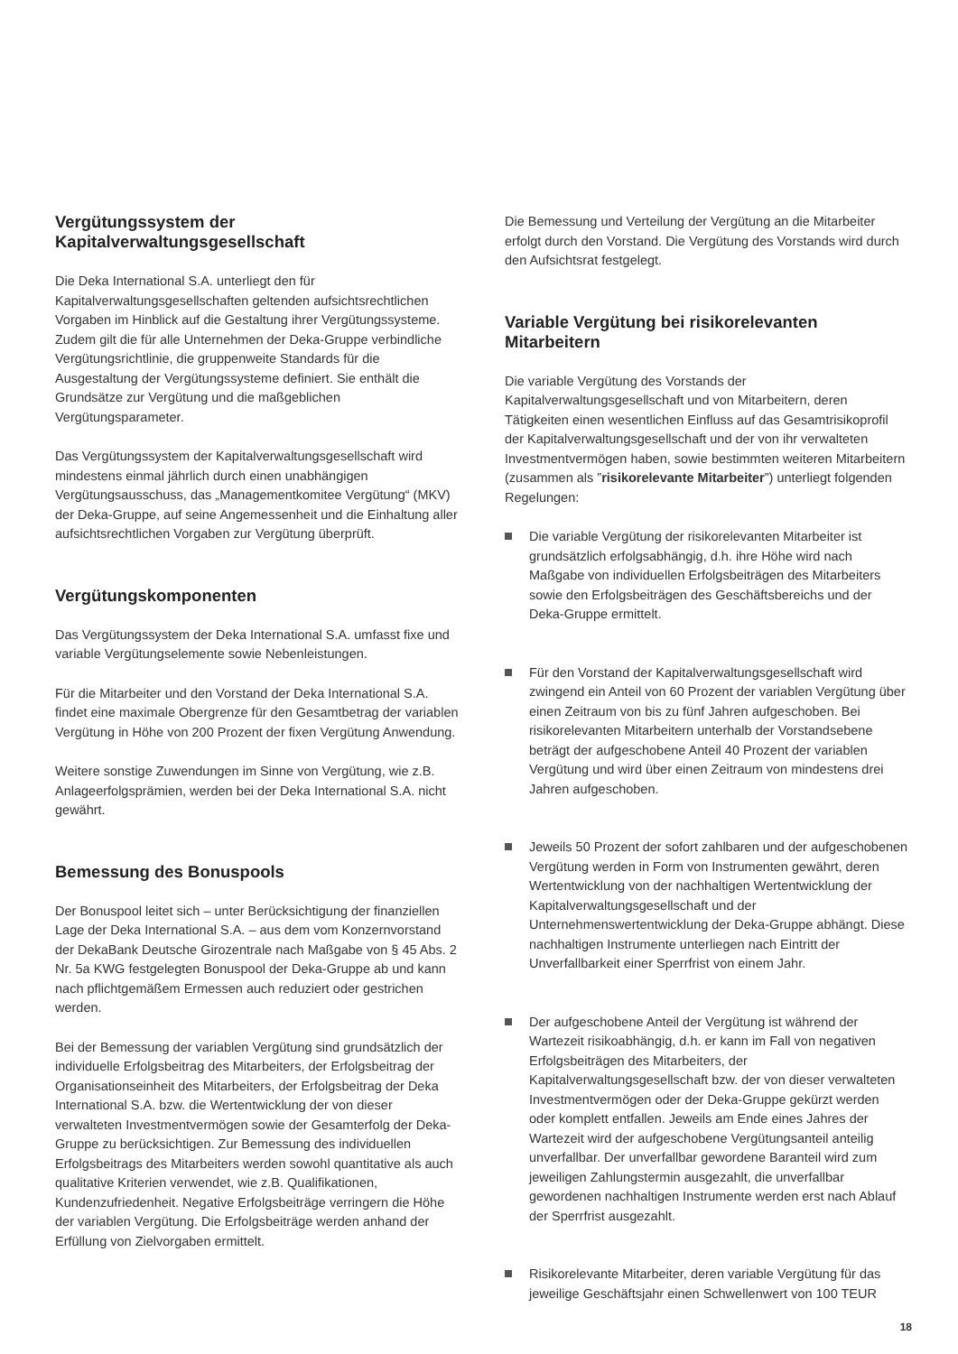Vergütungssystem der Kapitalverwaltungsgesellschaft
Die Deka International S.A. unterliegt den für Kapitalverwaltungsgesellschaften geltenden aufsichtsrechtlichen Vorgaben im Hinblick auf die Gestaltung ihrer Vergütungssysteme. Zudem gilt die für alle Unternehmen der Deka-Gruppe verbindliche Vergütungsrichtlinie, die gruppenweite Standards für die Ausgestaltung der Vergütungssysteme definiert. Sie enthält die Grundsätze zur Vergütung und die maßgeblichen Vergütungsparameter.
Das Vergütungssystem der Kapitalverwaltungsgesellschaft wird mindestens einmal jährlich durch einen unabhängigen Vergütungsausschuss, das „Managementkomitee Vergütung“ (MKV) der Deka-Gruppe, auf seine Angemessenheit und die Einhaltung aller aufsichtsrechtlichen Vorgaben zur Vergütung überprüft.
Vergütungskomponenten
Das Vergütungssystem der Deka International S.A. umfasst fixe und variable Vergütungselemente sowie Nebenleistungen.
Für die Mitarbeiter und den Vorstand der Deka International S.A. findet eine maximale Obergrenze für den Gesamtbetrag der variablen Vergütung in Höhe von 200 Prozent der fixen Vergütung Anwendung.
Weitere sonstige Zuwendungen im Sinne von Vergütung, wie z.B. Anlageerfolgsprämien, werden bei der Deka International S.A. nicht gewährt.
Bemessung des Bonuspools
Der Bonuspool leitet sich – unter Berücksichtigung der finanziellen Lage der Deka International S.A. – aus dem vom Konzernvorstand der DekaBank Deutsche Girozentrale nach Maßgabe von § 45 Abs. 2 Nr. 5a KWG festgelegten Bonuspool der Deka-Gruppe ab und kann nach pflichtgemäßem Ermessen auch reduziert oder gestrichen werden.
Bei der Bemessung der variablen Vergütung sind grundsätzlich der individuelle Erfolgsbeitrag des Mitarbeiters, der Erfolgsbeitrag der Organisationseinheit des Mitarbeiters, der Erfolgsbeitrag der Deka International S.A. bzw. die Wertentwicklung der von dieser verwalteten Investmentvermögen sowie der Gesamterfolg der Deka-Gruppe zu berücksichtigen. Zur Bemessung des individuellen Erfolgsbeitrags des Mitarbeiters werden sowohl quantitative als auch qualitative Kriterien verwendet, wie z.B. Qualifikationen, Kundenzufriedenheit. Negative Erfolgsbeiträge verringern die Höhe der variablen Vergütung. Die Erfolgsbeiträge werden anhand der Erfüllung von Zielvorgaben ermittelt.
Die Bemessung und Verteilung der Vergütung an die Mitarbeiter erfolgt durch den Vorstand. Die Vergütung des Vorstands wird durch den Aufsichtsrat festgelegt.
Variable Vergütung bei risikorelevanten Mitarbeitern
Die variable Vergütung des Vorstands der Kapitalverwaltungsgesellschaft und von Mitarbeitern, deren Tätigkeiten einen wesentlichen Einfluss auf das Gesamtrisikoprofil der Kapitalverwaltungsgesellschaft und der von ihr verwalteten Investmentvermögen haben, sowie bestimmten weiteren Mitarbeitern (zusammen als ”risikorelevante Mitarbeiter”) unterliegt folgenden Regelungen:
Die variable Vergütung der risikorelevanten Mitarbeiter ist grundsätzlich erfolgsabhängig, d.h. ihre Höhe wird nach Maßgabe von individuellen Erfolgsbeiträgen des Mitarbeiters sowie den Erfolgsbeiträgen des Geschäftsbereichs und der Deka-Gruppe ermittelt.
Für den Vorstand der Kapitalverwaltungsgesellschaft wird zwingend ein Anteil von 60 Prozent der variablen Vergütung über einen Zeitraum von bis zu fünf Jahren aufgeschoben. Bei risikorelevanten Mitarbeitern unterhalb der Vorstandsebene beträgt der aufgeschobene Anteil 40 Prozent der variablen Vergütung und wird über einen Zeitraum von mindestens drei Jahren aufgeschoben.
Jeweils 50 Prozent der sofort zahlbaren und der aufgeschobenen Vergütung werden in Form von Instrumenten gewährt, deren Wertentwicklung von der nachhaltigen Wertentwicklung der Kapitalverwaltungsgesellschaft und der Unternehmenswertentwicklung der Deka-Gruppe abhängt. Diese nachhaltigen Instrumente unterliegen nach Eintritt der Unverfallbarkeit einer Sperrfrist von einem Jahr.
Der aufgeschobene Anteil der Vergütung ist während der Wartezeit risikoabhängig, d.h. er kann im Fall von negativen Erfolgsbeiträgen des Mitarbeiters, der Kapitalverwaltungsgesellschaft bzw. der von dieser verwalteten Investmentvermögen oder der Deka-Gruppe gekürzt werden oder komplett entfallen. Jeweils am Ende eines Jahres der Wartezeit wird der aufgeschobene Vergütungsanteil anteilig unverfallbar. Der unverfallbar gewordene Baranteil wird zum jeweiligen Zahlungstermin ausgezahlt, die unverfallbar gewordenen nachhaltigen Instrumente werden erst nach Ablauf der Sperrfrist ausgezahlt.
Risikorelevante Mitarbeiter, deren variable Vergütung für das jeweilige Geschäftsjahr einen Schwellenwert von 100 TEUR
18